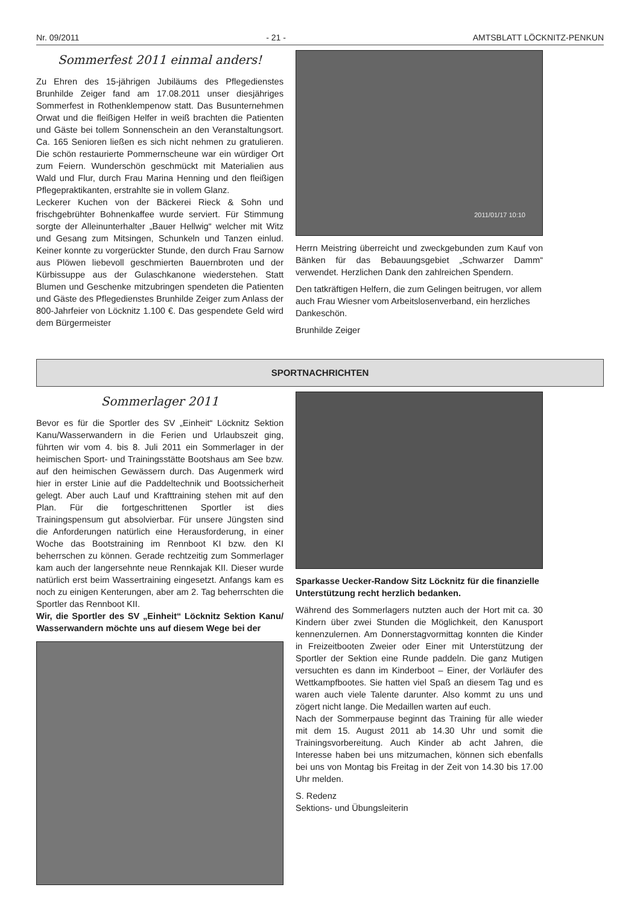Nr. 09/2011 - 21 - AMTSBLATT LÖCKNITZ-PENKUN
Sommerfest 2011 einmal anders!
Zu Ehren des 15-jährigen Jubiläums des Pflegedienstes Brunhilde Zeiger fand am 17.08.2011 unser diesjähriges Sommerfest in Rothenklempenow statt. Das Busunternehmen Orwat und die fleißigen Helfer in weiß brachten die Patienten und Gäste bei tollem Sonnenschein an den Veranstaltungsort. Ca. 165 Senioren ließen es sich nicht nehmen zu gratulieren. Die schön restaurierte Pommernscheune war ein würdiger Ort zum Feiern. Wunderschön geschmückt mit Materialien aus Wald und Flur, durch Frau Marina Henning und den fleißigen Pflegepraktikanten, erstrahlte sie in vollem Glanz.
Leckerer Kuchen von der Bäckerei Rieck & Sohn und frischgebrühter Bohnenkaffee wurde serviert. Für Stimmung sorgte der Alleinunterhalter „Bauer Hellwig“ welcher mit Witz und Gesang zum Mitsingen, Schunkeln und Tanzen einlud. Keiner konnte zu vorgerückter Stunde, den durch Frau Sarnow aus Plöwen liebevoll geschmierten Bauernbroten und der Kürbissuppe aus der Gulaschkanone wiederstehen. Statt Blumen und Geschenke mitzubringen spendeten die Patienten und Gäste des Pflegedienstes Brunhilde Zeiger zum Anlass der 800-Jahrfeier von Löcknitz 1.100 €. Das gespendete Geld wird dem Bürgermeister
2011/01/17 10:10
Herrn Meistring überreicht und zweckgebunden zum Kauf von Bänken für das Bebauungsgebiet „Schwarzer Damm“ verwendet. Herzlichen Dank den zahlreichen Spendern.
Den tatkräftigen Helfern, die zum Gelingen beitrugen, vor allem auch Frau Wiesner vom Arbeitslosenverband, ein herzliches Dankeschön.
Brunhilde Zeiger
SPORTNACHRICHTEN
Sommerlager 2011
Bevor es für die Sportler des SV „Einheit“ Löcknitz Sektion Kanu/Wasserwandern in die Ferien und Urlaubszeit ging, führten wir vom 4. bis 8. Juli 2011 ein Sommerlager in der heimischen Sport- und Trainingsstätte Bootshaus am See bzw. auf den heimischen Gewässern durch. Das Augenmerk wird hier in erster Linie auf die Paddeltechnik und Bootssicherheit gelegt. Aber auch Lauf und Krafttraining stehen mit auf den Plan. Für die fortgeschrittenen Sportler ist dies Trainingspensum gut absolvierbar. Für unsere Jüngsten sind die Anforderungen natürlich eine Herausforderung, in einer Woche das Bootstraining im Rennboot KI bzw. den KI beherrschen zu können. Gerade rechtzeitig zum Sommerlager kam auch der langersehnte neue Rennkajak KII. Dieser wurde natürlich erst beim Wassertraining eingesetzt. Anfangs kam es noch zu einigen Kenterungen, aber am 2. Tag beherrschten die Sportler das Rennboot KII.
Wir, die Sportler des SV „Einheit“ Löcknitz Sektion Kanu/ Wasserwandern möchte uns auf diesem Wege bei der
Sparkasse Uecker-Randow Sitz Löcknitz für die finanzielle Unterstützung recht herzlich bedanken.
Während des Sommerlagers nutzten auch der Hort mit ca. 30 Kindern über zwei Stunden die Möglichkeit, den Kanusport kennenzulernen. Am Donnerstagvormittag konnten die Kinder in Freizeitbooten Zweier oder Einer mit Unterstützung der Sportler der Sektion eine Runde paddeln. Die ganz Mutigen versuchten es dann im Kinderboot – Einer, der Vorläufer des Wettkampfbootes. Sie hatten viel Spaß an diesem Tag und es waren auch viele Talente darunter. Also kommt zu uns und zögert nicht lange. Die Medaillen warten auf euch.
Nach der Sommerpause beginnt das Training für alle wieder mit dem 15. August 2011 ab 14.30 Uhr und somit die Trainingsvorbereitung. Auch Kinder ab acht Jahren, die Interesse haben bei uns mitzumachen, können sich ebenfalls bei uns von Montag bis Freitag in der Zeit von 14.30 bis 17.00 Uhr melden.
S. Redenz
Sektions- und Übungsleiterin